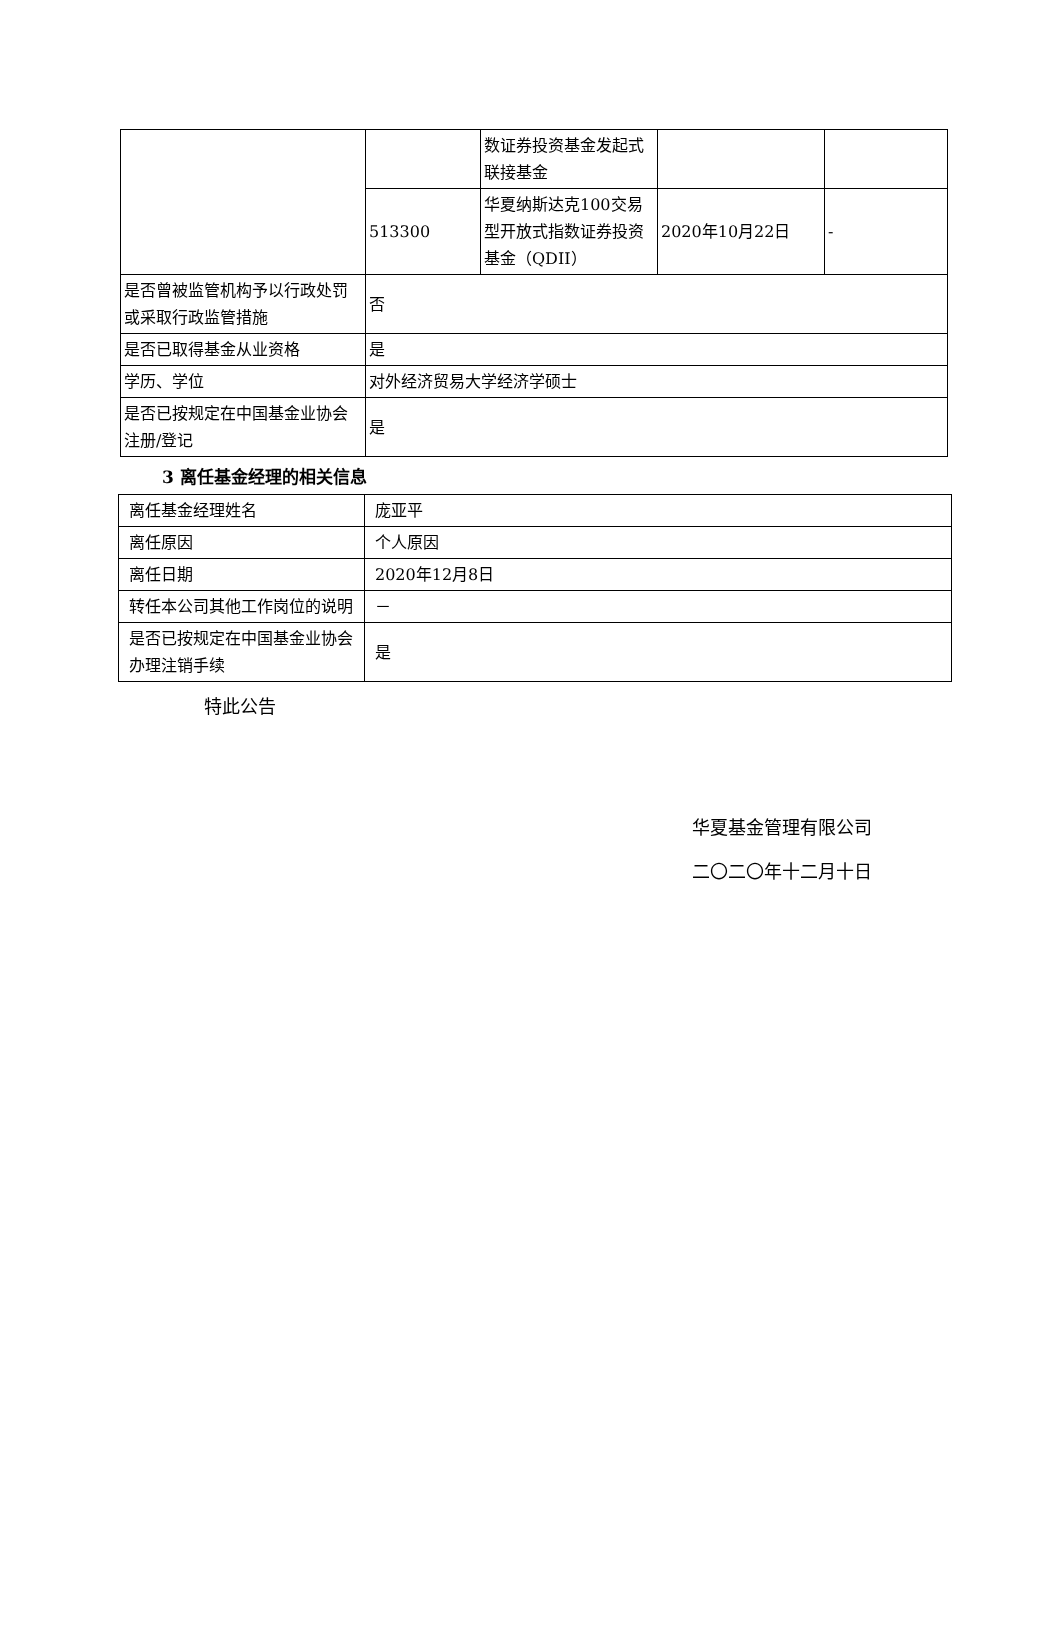| | | 数证券投资基金发起式联接基金 | | |
| | 513300 | 华夏纳斯达克100交易型开放式指数证券投资基金（QDII） | 2020年10月22日 | - |
| 是否曾被监管机构予以行政处罚或采取行政监管措施 | 否 | | | |
| 是否已取得基金从业资格 | 是 | | | |
| 学历、学位 | 对外经济贸易大学经济学硕士 | | | |
| 是否已按规定在中国基金业协会注册/登记 | 是 | | | |
3 离任基金经理的相关信息
| 离任基金经理姓名 | 庞亚平 |
| 离任原因 | 个人原因 |
| 离任日期 | 2020年12月8日 |
| 转任本公司其他工作岗位的说明 | － |
| 是否已按规定在中国基金业协会办理注销手续 | 是 |
特此公告
华夏基金管理有限公司
二〇二〇年十二月十日